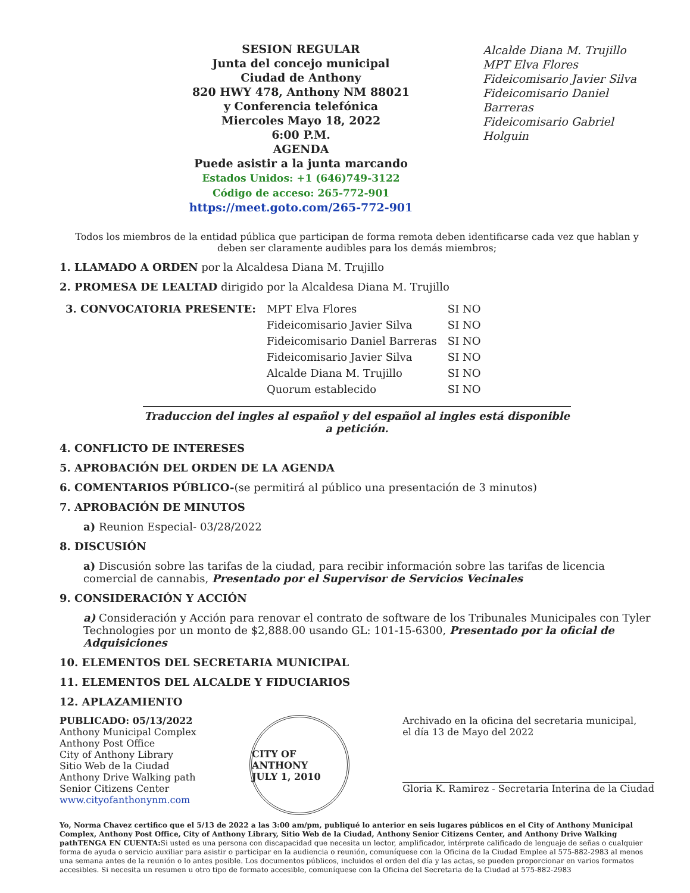SESION REGULAR
Junta del concejo municipal
Ciudad de Anthony
820 HWY 478, Anthony NM 88021
y Conferencia telefónica
Miercoles Mayo 18, 2022
6:00 P.M.
AGENDA
Puede asistir a la junta marcando
Estados Unidos: +1 (646)749-3122
Código de acceso: 265-772-901
https://meet.goto.com/265-772-901
Alcalde Diana M. Trujillo
MPT Elva Flores
Fideicomisario Javier Silva
Fideicomisario Daniel Barreras
Fideicomisario Gabriel Holguin
Todos los miembros de la entidad pública que participan de forma remota deben identificarse cada vez que hablan y deben ser claramente audibles para los demás miembros;
1. LLAMADO A ORDEN por la Alcaldesa Diana M. Trujillo
2. PROMESA DE LEALTAD dirigido por la Alcaldesa Diana M. Trujillo
| 3. CONVOCATORIA PRESENTE: | MPT Elva Flores | SI NO |
| | Fideicomisario Javier Silva | SI NO |
| | Fideicomisario Daniel Barreras | SI NO |
| | Fideicomisario Javier Silva | SI NO |
| | Alcalde Diana M. Trujillo | SI NO |
| | Quorum establecido | SI NO |
Traduccion del ingles al español y del español al ingles está disponible a petición.
4. CONFLICTO DE INTERESES
5. APROBACIÓN DEL ORDEN DE LA AGENDA
6. COMENTARIOS PÚBLICO-(se permitirá al público una presentación de 3 minutos)
7. APROBACIÓN DE MINUTOS
a) Reunion Especial- 03/28/2022
8. DISCUSIÓN
a) Discusión sobre las tarifas de la ciudad, para recibir información sobre las tarifas de licencia comercial de cannabis, Presentado por el Supervisor de Servicios Vecinales
9. CONSIDERACIÓN Y ACCIÓN
a) Consideración y Acción para renovar el contrato de software de los Tribunales Municipales con Tyler Technologies por un monto de $2,888.00 usando GL: 101-15-6300, Presentado por la oficial de Adquisiciones
10. ELEMENTOS DEL SECRETARIA MUNICIPAL
11. ELEMENTOS DEL ALCALDE Y FIDUCIARIOS
12. APLAZAMIENTO
PUBLICADO: 05/13/2022
Anthony Municipal Complex
Anthony Post Office
City of Anthony Library
Sitio Web de la Ciudad
Anthony Drive Walking path
Senior Citizens Center
www.cityofanthonynm.com
CITY OF ANTHONY
JULY 1, 2010
Archivado en la oficina del secretaria municipal,
el día 13 de Mayo del 2022
Gloria K. Ramirez - Secretaria Interina de la Ciudad
Yo, Norma Chavez certifico que el 5/13 de 2022 a las 3:00 am/pm, publiqué lo anterior en seis lugares públicos en el City of Anthony Municipal Complex, Anthony Post Office, City of Anthony Library, Sitio Web de la Ciudad, Anthony Senior Citizens Center, and Anthony Drive Walking pathTENGA EN CUENTA: Si usted es una persona con discapacidad que necesita un lector, amplificador, intérprete calificado de lenguaje de señas o cualquier forma de ayuda o servicio auxiliar para asistir o participar en la audiencia o reunión, comuníquese con la Oficina de la Ciudad Emplee al 575-882-2983 al menos una semana antes de la reunión o lo antes posible. Los documentos públicos, incluidos el orden del día y las actas, se pueden proporcionar en varios formatos accesibles. Si necesita un resumen u otro tipo de formato accesible, comuníquese con la Oficina del Secretaria de la Ciudad al 575-882-2983